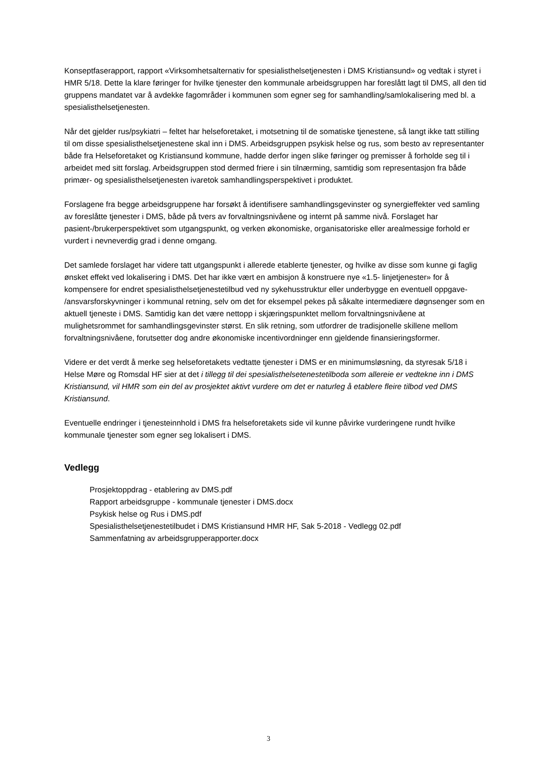Konseptfaserapport, rapport «Virksomhetsalternativ for spesialisthelsetjenesten i DMS Kristiansund» og vedtak i styret i HMR 5/18. Dette la klare føringer for hvilke tjenester den kommunale arbeidsgruppen har foreslått lagt til DMS, all den tid gruppens mandatet var å avdekke fagområder i kommunen som egner seg for samhandling/samlokalisering med bl. a spesialisthelsetjenesten.
Når det gjelder rus/psykiatri – feltet har helseforetaket, i motsetning til de somatiske tjenestene, så langt ikke tatt stilling til om disse spesialisthelsetjenestene skal inn i DMS. Arbeidsgruppen psykisk helse og rus, som besto av representanter både fra Helseforetaket og Kristiansund kommune, hadde derfor ingen slike føringer og premisser å forholde seg til i arbeidet med sitt forslag. Arbeidsgruppen stod dermed friere i sin tilnærming, samtidig som representasjon fra både primær- og spesialisthelsetjenesten ivaretok samhandlingsperspektivet i produktet.
Forslagene fra begge arbeidsgruppene har forsøkt å identifisere samhandlingsgevinster og synergieffekter ved samling av foreslåtte tjenester i DMS, både på tvers av forvaltningsnivåene og internt på samme nivå. Forslaget har pasient-/brukerperspektivet som utgangspunkt, og verken økonomiske, organisatoriske eller arealmessige forhold er vurdert i nevneverdig grad i denne omgang.
Det samlede forslaget har videre tatt utgangspunkt i allerede etablerte tjenester, og hvilke av disse som kunne gi faglig ønsket effekt ved lokalisering i DMS. Det har ikke vært en ambisjon å konstruere nye «1.5- linjetjenester» for å kompensere for endret spesialisthelsetjenestetilbud ved ny sykehusstruktur eller underbygge en eventuell oppgave- /ansvarsforskyvninger i kommunal retning, selv om det for eksempel pekes på såkalte intermediære døgnsenger som en aktuell tjeneste i DMS. Samtidig kan det være nettopp i skjæringspunktet mellom forvaltningsnivåene at mulighetsrommet for samhandlingsgevinster størst. En slik retning, som utfordrer de tradisjonelle skillene mellom forvaltningsnivåene, forutsetter dog andre økonomiske incentivordninger enn gjeldende finansieringsformer.
Videre er det verdt å merke seg helseforetakets vedtatte tjenester i DMS er en minimumsløsning, da styresak 5/18 i Helse Møre og Romsdal HF sier at det i tillegg til dei spesialisthelsetenestetilboda som allereie er vedtekne inn i DMS Kristiansund, vil HMR som ein del av prosjektet aktivt vurdere om det er naturleg å etablere fleire tilbod ved DMS Kristiansund.
Eventuelle endringer i tjenesteinnhold i DMS fra helseforetakets side vil kunne påvirke vurderingene rundt hvilke kommunale tjenester som egner seg lokalisert i DMS.
Vedlegg
Prosjektoppdrag - etablering av DMS.pdf
Rapport arbeidsgruppe - kommunale tjenester i DMS.docx
Psykisk helse og Rus i DMS.pdf
Spesialisthelsetjenestetilbudet i DMS Kristiansund HMR HF, Sak 5-2018 - Vedlegg 02.pdf
Sammenfatning av arbeidsgrupperapporter.docx
3